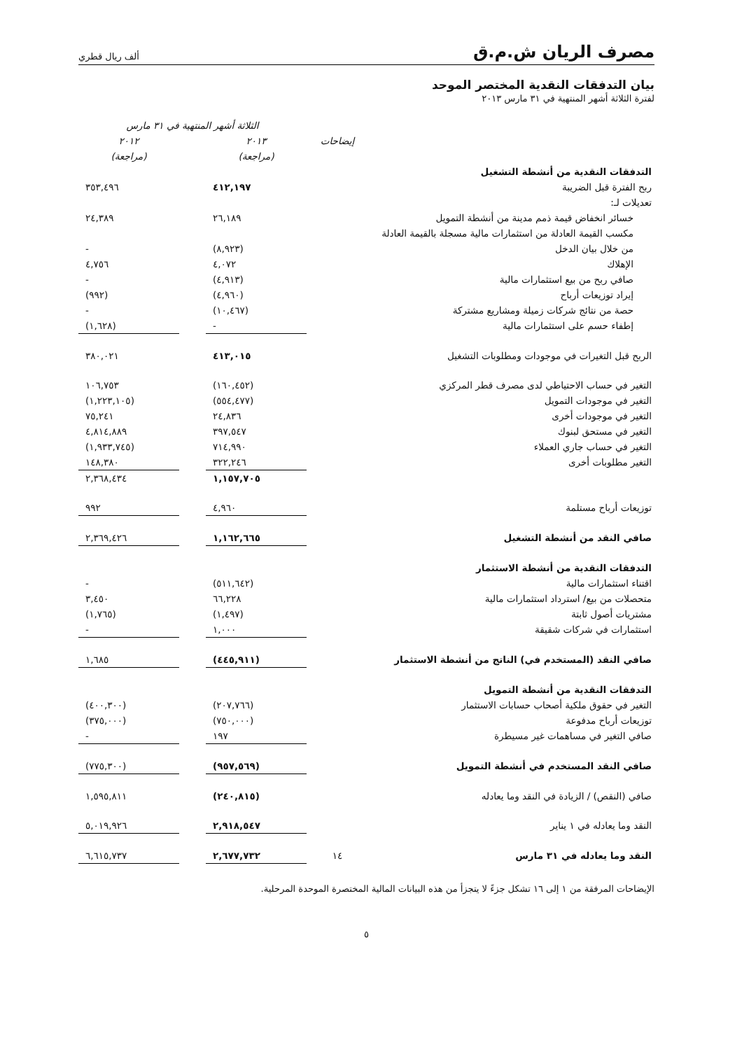مصرف الريان ش.م.ق
ألف ريال قطري
بيان التدفقات النقدية المختصر الموحد
لفترة الثلاثة أشهر المنتهية في ٣١ مارس ٢٠١٣
| | | الثلاثة أشهر المنتهية في ٣١ مارس | | |
| --- | --- | --- | --- | --- |
| | إيضاحات | ٢٠١٣ | | ٢٠١٢ |
| | | (مراجعة) | | (مراجعة) |
| التدفقات النقدية من أنشطة التشغيل | | | | |
| ربح الفترة قبل الضريبة | | ٤١٢,١٩٧ | | ٣٥٣,٤٩٦ |
| تعديلات لـ: | | | | |
| خسائر انخفاض قيمة ذمم مدينة من أنشطة التمويل | | ٢٦,١٨٩ | | ٢٤,٣٨٩ |
| مكسب القيمة العادلة من استثمارات مالية مسجلة بالقيمة العادلة | | | | |
| من خلال بيان الدخل | | (٨,٩٢٣) | | - |
| الإهلاك | | ٤,٠٧٢ | | ٤,٧٥٦ |
| صافي ربح من بيع استثمارات مالية | | (٤,٩١٣) | | - |
| إيراد توزيعات أرباح | | (٤,٩٦٠) | | (٩٩٢) |
| حصة من نتائج شركات زميلة ومشاريع مشتركة | | (١٠,٤٦٧) | | - |
| إطفاء حسم على استثمارات مالية | | - | | (١,٦٢٨) |
| الربح قبل التغيرات في موجودات ومطلوبات التشغيل | | ٤١٣,٠١٥ | | ٣٨٠,٠٢١ |
| التغير في حساب الاحتياطي لدى مصرف قطر المركزي | | (١٦٠,٤٥٢) | | ١٠٦,٧٥٣ |
| التغير في موجودات التمويل | | (٥٥٤,٤٧٧) | | (١,٢٢٣,١٠٥) |
| التغير في موجودات أخرى | | ٢٤,٨٣٦ | | ٧٥,٢٤١ |
| التغير في مستحق لبنوك | | ٣٩٧,٥٤٧ | | ٤,٨١٤,٨٨٩ |
| التغير في حساب جاري العملاء | | ٧١٤,٩٩٠ | | (١,٩٣٣,٧٤٥) |
| التغير مطلوبات أخرى | | ٣٢٢,٢٤٦ | | ١٤٨,٣٨٠ |
| | | ١,١٥٧,٧٠٥ | | ٢,٣٦٨,٤٣٤ |
| توزيعات أرباح مستلمة | | ٤,٩٦٠ | | ٩٩٢ |
| صافي النقد من أنشطة التشغيل | | ١,١٦٢,٦٦٥ | | ٢,٣٦٩,٤٢٦ |
| التدفقات النقدية من أنشطة الاستثمار | | | | |
| اقتناء استثمارات مالية | | (٥١١,٦٤٢) | | - |
| متحصلات من بيع/ استرداد استثمارات مالية | | ٦٦,٢٢٨ | | ٣,٤٥٠ |
| مشتريات أصول ثابتة | | (١,٤٩٧) | | (١,٧٦٥) |
| استثمارات في شركات شقيقة | | ١,٠٠٠ | | - |
| صافي النقد (المستخدم في) الناتج من أنشطة الاستثمار | | (٤٤٥,٩١١) | | ١,٦٨٥ |
| التدفقات النقدية من أنشطة التمويل | | | | |
| التغير في حقوق ملكية أصحاب حسابات الاستثمار | | (٢٠٧,٧٦٦) | | (٤٠٠,٣٠٠) |
| توزيعات أرباح مدفوعة | | (٧٥٠,٠٠٠) | | (٣٧٥,٠٠٠) |
| صافي التغير في مساهمات غير مسيطرة | | ١٩٧ | | - |
| صافي النقد المستخدم في أنشطة التمويل | | (٩٥٧,٥٦٩) | | (٧٧٥,٣٠٠) |
| صافي (النقص) / الزيادة في النقد وما يعادله | | (٢٤٠,٨١٥) | | ١,٥٩٥,٨١١ |
| النقد وما يعادله في ١ يناير | | ٢,٩١٨,٥٤٧ | | ٥,٠١٩,٩٢٦ |
| النقد وما يعادله في ٣١ مارس | ١٤ | ٢,٦٧٧,٧٣٢ | | ٦,٦١٥,٧٣٧ |
الإيضاحات المرفقة من ١ إلى ١٦ تشكل جزءً لا يتجزأ من هذه البيانات المالية المختصرة الموحدة المرحلية.
٥